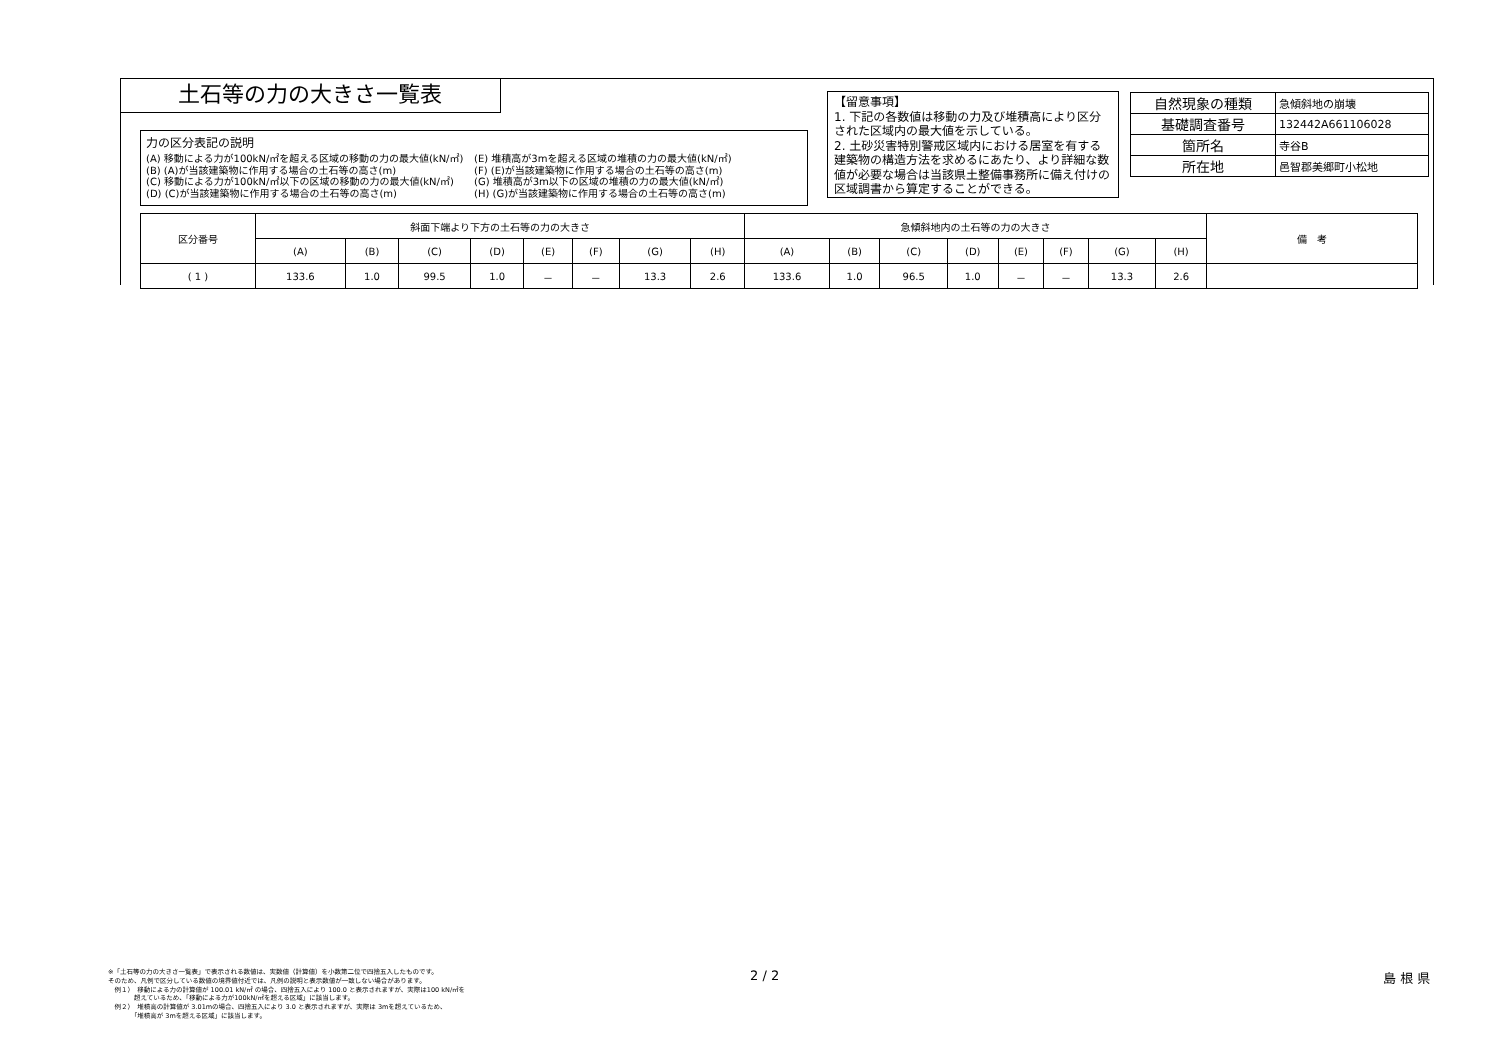土石等の力の大きさ一覧表
力の区分表記の説明
(A) 移動による力が100kN/㎡を超える区域の移動の力の最大値(kN/㎡)
(B) (A)が当該建築物に作用する場合の土石等の高さ(m)
(C) 移動による力が100kN/㎡以下の区域の移動の力の最大値(kN/㎡)
(D) (C)が当該建築物に作用する場合の土石等の高さ(m)
(E) 堆積高が3mを超える区域の堆積の力の最大値(kN/㎡)
(F) (E)が当該建築物に作用する場合の土石等の高さ(m)
(G) 堆積高が3m以下の区域の堆積の力の最大値(kN/㎡)
(H) (G)が当該建築物に作用する場合の土石等の高さ(m)
【留意事項】
1. 下記の各数値は移動の力及び堆積高により区分された区域内の最大値を示している。
2. 土砂災害特別警戒区域内における居室を有する建築物の構造方法を求めるにあたり、より詳細な数値が必要な場合は当該県土整備事務所に備え付けの区域調書から算定することができる。
| 自然現象の種類 | 急傾斜地の崩壊 |
| 基礎調査番号 | 132442A661106028 |
| 箇所名 | 寺谷B |
| 所在地 | 邑智郡美郷町小松地 |
| 区分番号 | 斜面下端より下方の土石等の力の大きさ | | | | | | | | 急傾斜地内の土石等の力の大きさ | | | | | | | | 備 考 |
| --- | --- | --- | --- | --- | --- | --- | --- | --- | --- | --- | --- | --- | --- | --- | --- | --- | --- |
| | (A) | (B) | (C) | (D) | (E) | (F) | (G) | (H) | (A) | (B) | (C) | (D) | (E) | (F) | (G) | (H) | |
| ( 1 ) | 133.6 | 1.0 | 99.5 | 1.0 | － | － | 13.3 | 2.6 | 133.6 | 1.0 | 96.5 | 1.0 | － | － | 13.3 | 2.6 | |
※「土石等の力の大きさ一覧表」で表示される数値は、実数値（計算値）を小数第二位で四捨五入したものです。
そのため、凡例で区分している数値の境界値付近では、凡例の説明と表示数値が一致しない場合があります。
　例１）　移動による力の計算値が 100.01 kN/㎡ の場合、四捨五入により 100.0 と表示されますが、実際は100 kN/㎡を
　　　　超えているため、「移動による力が100kN/㎡を超える区域」に該当します。
　例２）　堆積高の計算値が 3.01mの場合、四捨五入により 3.0 と表示されますが、実際は 3mを超えているため、
　　　　「堆積高が 3mを超える区域」に該当します。
2 / 2 島 根 県